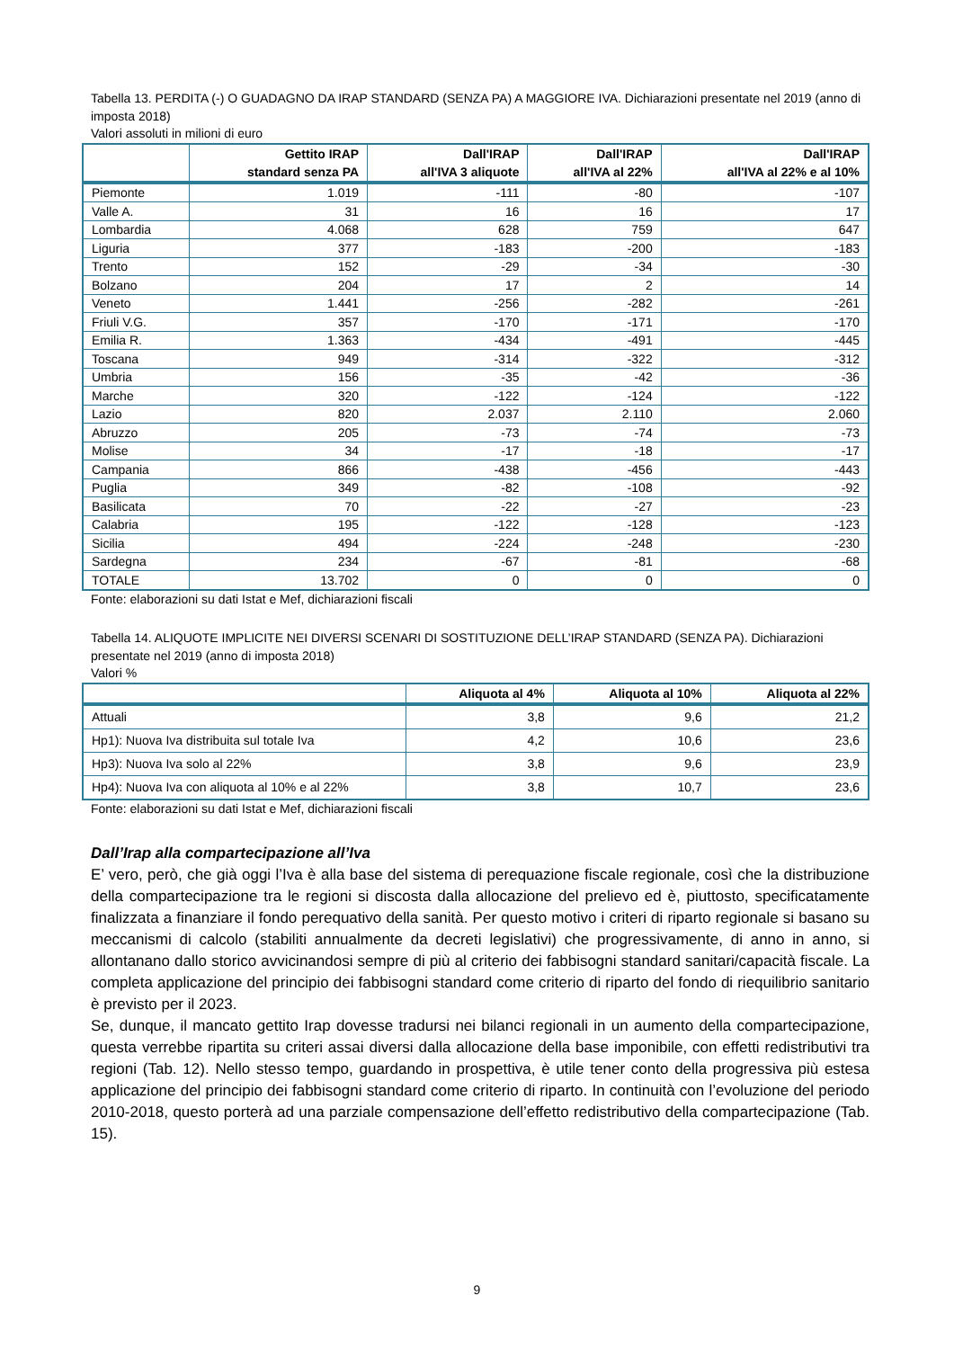Tabella 13. PERDITA (-) O GUADAGNO DA IRAP STANDARD (SENZA PA) A MAGGIORE IVA. Dichiarazioni presentate nel 2019 (anno di imposta 2018)
Valori assoluti in milioni di euro
| | Gettito IRAP standard senza PA | Dall'IRAP all'IVA 3 aliquote | Dall'IRAP all'IVA al 22% | Dall'IRAP all'IVA al 22% e al 10% |
| --- | --- | --- | --- | --- |
| Piemonte | 1.019 | -111 | -80 | -107 |
| Valle A. | 31 | 16 | 16 | 17 |
| Lombardia | 4.068 | 628 | 759 | 647 |
| Liguria | 377 | -183 | -200 | -183 |
| Trento | 152 | -29 | -34 | -30 |
| Bolzano | 204 | 17 | 2 | 14 |
| Veneto | 1.441 | -256 | -282 | -261 |
| Friuli V.G. | 357 | -170 | -171 | -170 |
| Emilia R. | 1.363 | -434 | -491 | -445 |
| Toscana | 949 | -314 | -322 | -312 |
| Umbria | 156 | -35 | -42 | -36 |
| Marche | 320 | -122 | -124 | -122 |
| Lazio | 820 | 2.037 | 2.110 | 2.060 |
| Abruzzo | 205 | -73 | -74 | -73 |
| Molise | 34 | -17 | -18 | -17 |
| Campania | 866 | -438 | -456 | -443 |
| Puglia | 349 | -82 | -108 | -92 |
| Basilicata | 70 | -22 | -27 | -23 |
| Calabria | 195 | -122 | -128 | -123 |
| Sicilia | 494 | -224 | -248 | -230 |
| Sardegna | 234 | -67 | -81 | -68 |
| TOTALE | 13.702 | 0 | 0 | 0 |
Fonte: elaborazioni su dati Istat e Mef, dichiarazioni fiscali
Tabella 14. ALIQUOTE IMPLICITE NEI DIVERSI SCENARI DI SOSTITUZIONE DELL’IRAP STANDARD (SENZA PA). Dichiarazioni presentate nel 2019 (anno di imposta 2018)
Valori %
| | Aliquota al 4% | Aliquota al 10% | Aliquota al 22% |
| --- | --- | --- | --- |
| Attuali | 3,8 | 9,6 | 21,2 |
| Hp1): Nuova Iva distribuita sul totale Iva | 4,2 | 10,6 | 23,6 |
| Hp3): Nuova Iva solo al 22% | 3,8 | 9,6 | 23,9 |
| Hp4): Nuova Iva con aliquota al 10% e al 22% | 3,8 | 10,7 | 23,6 |
Fonte: elaborazioni su dati Istat e Mef, dichiarazioni fiscali
Dall’Irap alla compartecipazione all’Iva
E’ vero, però, che già oggi l’Iva è alla base del sistema di perequazione fiscale regionale, così che la distribuzione della compartecipazione tra le regioni si discosta dalla allocazione del prelievo ed è, piuttosto, specificatamente finalizzata a finanziare il fondo perequativo della sanità. Per questo motivo i criteri di riparto regionale si basano su meccanismi di calcolo (stabiliti annualmente da decreti legislativi) che progressivamente, di anno in anno, si allontanano dallo storico avvicinandosi sempre di più al criterio dei fabbisogni standard sanitari/capacità fiscale. La completa applicazione del principio dei fabbisogni standard come criterio di riparto del fondo di riequilibrio sanitario è previsto per il 2023.
Se, dunque, il mancato gettito Irap dovesse tradursi nei bilanci regionali in un aumento della compartecipazione, questa verrebbe ripartita su criteri assai diversi dalla allocazione della base imponibile, con effetti redistributivi tra regioni (Tab. 12). Nello stesso tempo, guardando in prospettiva, è utile tener conto della progressiva più estesa applicazione del principio dei fabbisogni standard come criterio di riparto. In continuità con l’evoluzione del periodo 2010-2018, questo porterà ad una parziale compensazione dell’effetto redistributivo della compartecipazione (Tab. 15).
9